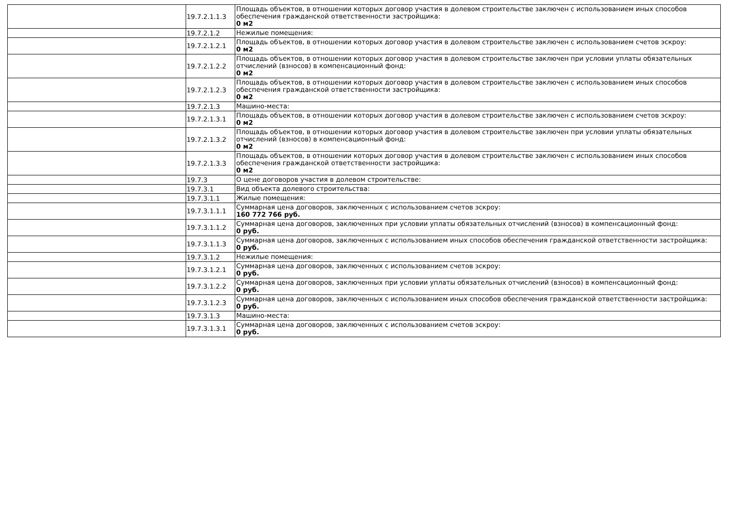| | 19.7.2.1.1.3 | Площадь объектов, в отношении которых договор участия в долевом строительстве заключен с использованием иных способов обеспечения гражданской ответственности застройщика: 0 м2 |
| | 19.7.2.1.2 | Нежилые помещения: |
| | 19.7.2.1.2.1 | Площадь объектов, в отношении которых договор участия в долевом строительстве заключен с использованием счетов эскроу: 0 м2 |
| | 19.7.2.1.2.2 | Площадь объектов, в отношении которых договор участия в долевом строительстве заключен при условии уплаты обязательных отчислений (взносов) в компенсационный фонд: 0 м2 |
| | 19.7.2.1.2.3 | Площадь объектов, в отношении которых договор участия в долевом строительстве заключен с использованием иных способов обеспечения гражданской ответственности застройщика: 0 м2 |
| | 19.7.2.1.3 | Машино-места: |
| | 19.7.2.1.3.1 | Площадь объектов, в отношении которых договор участия в долевом строительстве заключен с использованием счетов эскроу: 0 м2 |
| | 19.7.2.1.3.2 | Площадь объектов, в отношении которых договор участия в долевом строительстве заключен при условии уплаты обязательных отчислений (взносов) в компенсационный фонд: 0 м2 |
| | 19.7.2.1.3.3 | Площадь объектов, в отношении которых договор участия в долевом строительстве заключен с использованием иных способов обеспечения гражданской ответственности застройщика: 0 м2 |
| | 19.7.3 | О цене договоров участия в долевом строительстве: |
| | 19.7.3.1 | Вид объекта долевого строительства: |
| | 19.7.3.1.1 | Жилые помещения: |
| | 19.7.3.1.1.1 | Суммарная цена договоров, заключенных с использованием счетов эскроу: 160 772 766 руб. |
| | 19.7.3.1.1.2 | Суммарная цена договоров, заключенных при условии уплаты обязательных отчислений (взносов) в компенсационный фонд: 0 руб. |
| | 19.7.3.1.1.3 | Суммарная цена договоров, заключенных с использованием иных способов обеспечения гражданской ответственности застройщика: 0 руб. |
| | 19.7.3.1.2 | Нежилые помещения: |
| | 19.7.3.1.2.1 | Суммарная цена договоров, заключенных с использованием счетов эскроу: 0 руб. |
| | 19.7.3.1.2.2 | Суммарная цена договоров, заключенных при условии уплаты обязательных отчислений (взносов) в компенсационный фонд: 0 руб. |
| | 19.7.3.1.2.3 | Суммарная цена договоров, заключенных с использованием иных способов обеспечения гражданской ответственности застройщика: 0 руб. |
| | 19.7.3.1.3 | Машино-места: |
| | 19.7.3.1.3.1 | Суммарная цена договоров, заключенных с использованием счетов эскроу: 0 руб. |